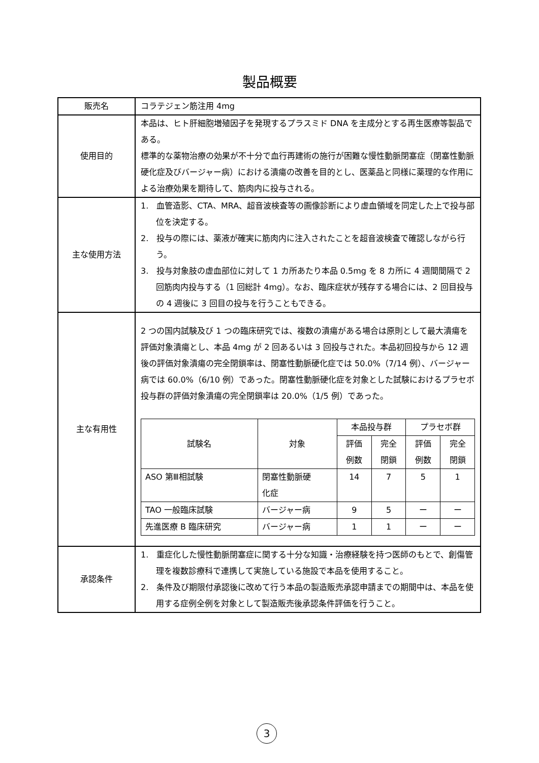製品概要
| 販売名 | コラテジェン筋注用 4mg |
| 使用目的 | 本品は、ヒト肝細胞増殖因子を発現するプラスミド DNA を主成分とする再生医療等製品である。 標準的な薬物治療の効果が不十分で血行再建術の施行が困難な慢性動脈閉塞症（閉塞性動脈硬化症及びバージャー病）における潰瘍の改善を目的とし、医薬品と同様に薬理的な作用による治療効果を期待して、筋肉内に投与される。 |
| 主な使用方法 | 1. 血管造影、CTA、MRA、超音波検査等の画像診断により虚血領域を同定した上で投与部位を決定する。 2. 投与の際には、薬液が確実に筋肉内に注入されたことを超音波検査で確認しながら行う。 3. 投与対象肢の虚血部位に対して 1 カ所あたり本品 0.5mg を 8 カ所に 4 週間間隔で 2 回筋肉内投与する（1 回総計 4mg）。なお、臨床症状が残存する場合には、2 回目投与の 4 週後に 3 回目の投与を行うこともできる。 |
| 主な有用性 | 2 つの国内試験及び 1 つの臨床研究では、複数の潰瘍がある場合は原則として最大潰瘍を評価対象潰瘍とし、本品 4mg が 2 回あるいは 3 回投与された。本品初回投与から 12 週後の評価対象潰瘍の完全閉鎖率は、閉塞性動脈硬化症では 50.0%（7/14 例）、バージャー病では 60.0%（6/10 例）であった。閉塞性動脈硬化症を対象とした試験におけるプラセボ投与群の評価対象潰瘍の完全閉鎖率は 20.0%（1/5 例）であった。 / 試験名 / 対象 / 本品投与群 / / プラセボ群 / / / --- / --- / --- / --- / --- / --- / / / / 評価 例数 / 完全 閉鎖 / 評価 例数 / 完全 閉鎖 / / ASO 第Ⅲ相試験 / 閉塞性動脈硬 化症 / 14 / 7 / 5 / 1 / / TAO 一般臨床試験 / バージャー病 / 9 / 5 / ー / ー / / 先進医療 B 臨床研究 / バージャー病 / 1 / 1 / ー / ー / |
| 承認条件 | 1. 重症化した慢性動脈閉塞症に関する十分な知識・治療経験を持つ医師のもとで、創傷管理を複数診療科で連携して実施している施設で本品を使用すること。 2. 条件及び期限付承認後に改めて行う本品の製造販売承認申請までの期間中は、本品を使用する症例全例を対象として製造販売後承認条件評価を行うこと。 |
3